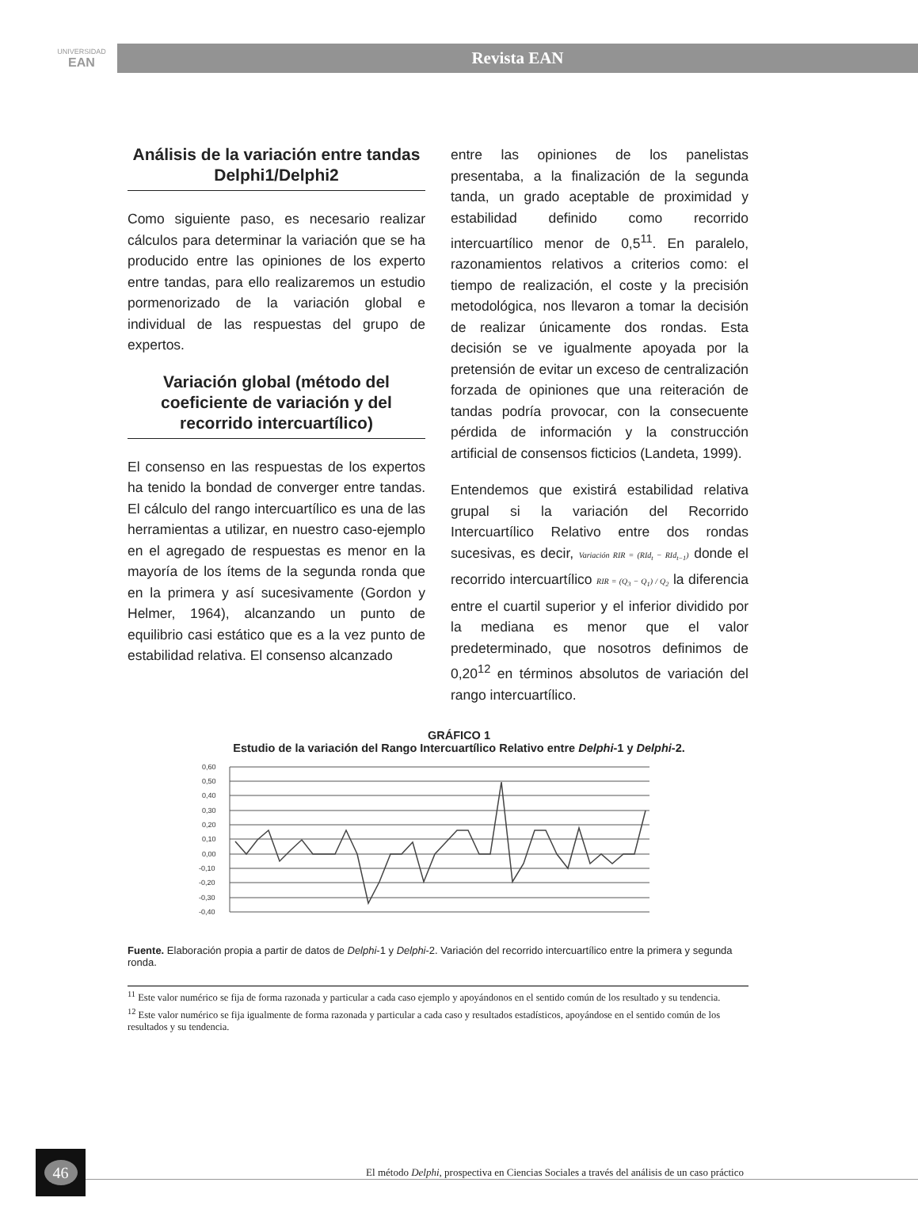UNIVERSIDAD
EAN
Revista EAN
Análisis de la variación entre tandas Delphi1/Delphi2
Como siguiente paso, es necesario realizar cálculos para determinar la variación que se ha producido entre las opiniones de los experto entre tandas, para ello realizaremos un estudio pormenorizado de la variación global e individual de las respuestas del grupo de expertos.
Variación global (método del coeficiente de variación y del recorrido intercuartílico)
El consenso en las respuestas de los expertos ha tenido la bondad de converger entre tandas. El cálculo del rango intercuartílico es una de las herramientas a utilizar, en nuestro caso-ejemplo en el agregado de respuestas es menor en la mayoría de los ítems de la segunda ronda que en la primera y así sucesivamente (Gordon y Helmer, 1964), alcanzando un punto de equilibrio casi estático que es a la vez punto de estabilidad relativa. El consenso alcanzado
entre las opiniones de los panelistas presentaba, a la finalización de la segunda tanda, un grado aceptable de proximidad y estabilidad definido como recorrido intercuartílico menor de 0,5<sup>11</sup>. En paralelo, razonamientos relativos a criterios como: el tiempo de realización, el coste y la precisión metodológica, nos llevaron a tomar la decisión de realizar únicamente dos rondas. Esta decisión se ve igualmente apoyada por la pretensión de evitar un exceso de centralización forzada de opiniones que una reiteración de tandas podría provocar, con la consecuente pérdida de información y la construcción artificial de consensos ficticios (Landeta, 1999).
Entendemos que existirá estabilidad relativa grupal si la variación del Recorrido Intercuartílico Relativo entre dos rondas sucesivas, es decir, Variación RIR = (RId<sub>t</sub> − RId<sub>t−1</sub>) donde el recorrido intercuartílico RIR = (Q<sub>3</sub> − Q<sub>1</sub>) / Q<sub>2</sub> la diferencia entre el cuartil superior y el inferior dividido por la mediana es menor que el valor predeterminado, que nosotros definimos de 0,20<sup>12</sup> en términos absolutos de variación del rango intercuartílico.
GRÁFICO 1
Estudio de la variación del Rango Intercuartílico Relativo entre Delphi-1 y Delphi-2.
0,60
0,50
0,40
0,30
0,20
0,10
0,00
-0,10
-0,20
-0,30
-0,40
Fuente. Elaboración propia a partir de datos de Delphi-1 y Delphi-2. Variación del recorrido intercuartílico entre la primera y segunda ronda.
<sup>11</sup> Este valor numérico se fija de forma razonada y particular a cada caso ejemplo y apoyándonos en el sentido común de los resultado y su tendencia.
<sup>12</sup> Este valor numérico se fija igualmente de forma razonada y particular a cada caso y resultados estadísticos, apoyándose en el sentido común de los resultados y su tendencia.
46
El método Delphi, prospectiva en Ciencias Sociales a través del análisis de un caso práctico